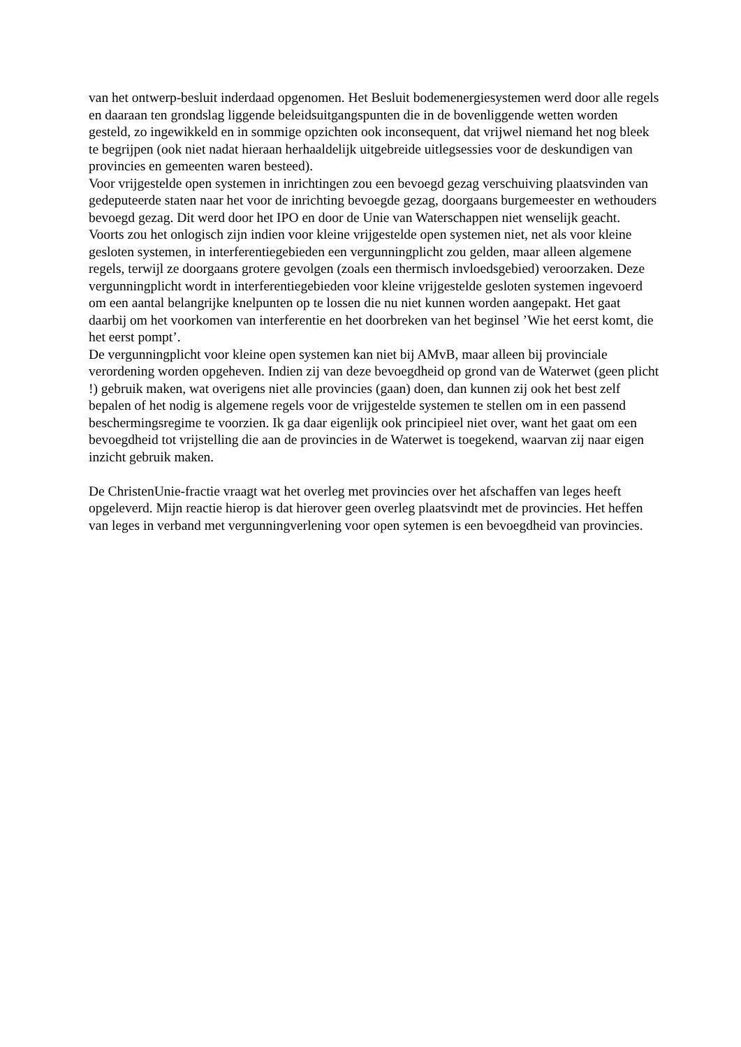van het ontwerp-besluit inderdaad opgenomen. Het Besluit bodemenergiesystemen werd door alle regels en daaraan ten grondslag liggende beleidsuitgangspunten die in de bovenliggende wetten worden gesteld, zo ingewikkeld en in sommige opzichten ook inconsequent, dat vrijwel niemand het nog bleek te begrijpen (ook niet nadat hieraan herhaaldelijk uitgebreide uitlegsessies voor de deskundigen van provincies en gemeenten waren besteed).
Voor vrijgestelde open systemen in inrichtingen zou een bevoegd gezag verschuiving plaatsvinden van gedeputeerde staten naar het voor de inrichting bevoegde gezag, doorgaans burgemeester en wethouders bevoegd gezag. Dit werd door het IPO en door de Unie van Waterschappen niet wenselijk geacht.
Voorts zou het onlogisch zijn indien voor kleine vrijgestelde open systemen niet, net als voor kleine gesloten systemen, in interferentiegebieden een vergunningplicht zou gelden, maar alleen algemene regels, terwijl ze doorgaans grotere gevolgen (zoals een thermisch invloedsgebied) veroorzaken. Deze vergunningplicht wordt in interferentiegebieden voor kleine vrijgestelde gesloten systemen ingevoerd om een aantal belangrijke knelpunten op te lossen die nu niet kunnen worden aangepakt. Het gaat daarbij om het voorkomen van interferentie en het doorbreken van het beginsel ’Wie het eerst komt, die het eerst pompt’.
De vergunningplicht voor kleine open systemen kan niet bij AMvB, maar alleen bij provinciale verordening worden opgeheven. Indien zij van deze bevoegdheid op grond van de Waterwet (geen plicht !) gebruik maken, wat overigens niet alle provincies (gaan) doen, dan kunnen zij ook het best zelf bepalen of het nodig is algemene regels voor de vrijgestelde systemen te stellen om in een passend beschermingsregime te voorzien. Ik ga daar eigenlijk ook principieel niet over, want het gaat om een bevoegdheid tot vrijstelling die aan de provincies in de Waterwet is toegekend, waarvan zij naar eigen inzicht gebruik maken.
De ChristenUnie-fractie vraagt wat het overleg met provincies over het afschaffen van leges heeft opgeleverd. Mijn reactie hierop is dat hierover geen overleg plaatsvindt met de provincies. Het heffen van leges in verband met vergunningverlening voor open sytemen is een bevoegdheid van provincies.